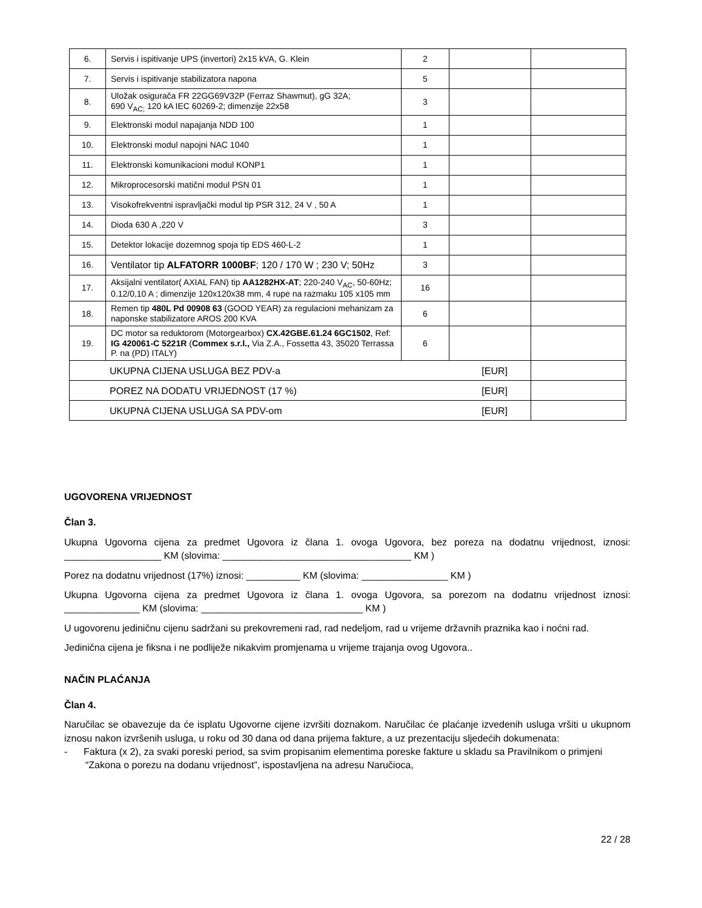| 6. | Servis i ispitivanje UPS (invertori) 2x15 kVA, G. Klein | 2 | | |
| 7. | Servis i ispitivanje stabilizatora napona | 5 | | |
| 8. | Uložak osigurača FR 22GG69V32P (Ferraz Shawmut), gG 32A; 690 V<sub>AC;</sub> 120 kA IEC 60269-2; dimenzije 22x58 | 3 | | |
| 9. | Elektronski modul napajanja NDD 100 | 1 | | |
| 10. | Elektronski modul napojni NAC 1040 | 1 | | |
| 11. | Elektronski komunikacioni modul KONP1 | 1 | | |
| 12. | Mikroprocesorski matični modul PSN 01 | 1 | | |
| 13. | Visokofrekventni ispravljački modul tip PSR 312, 24 V , 50 A | 1 | | |
| 14. | Dioda 630 A ,220 V | 3 | | |
| 15. | Detektor lokacije dozemnog spoja tip EDS 460-L-2 | 1 | | |
| 16. | Ventilator tip ALFATORR 1000BF ; 120 / 170 W ; 230 V; 50Hz | 3 | | |
| 17. | Aksijalni ventilator( AXIAL FAN) tip AA1282HX-AT ; 220-240 V<sub>AC</sub>, 50-60Hz; 0.12/0,10 A ; dimenzije 120x120x38 mm, 4 rupe na razmaku 105 x105 mm | 16 | | |
| 18. | Remen tip 480L Pd 00908 63 (GOOD YEAR) za regulacioni mehanizam za naponske stabilizatore AROS 200 KVA | 6 | | |
| 19. | DC motor sa reduktorom (Motorgearbox) CX.42GBE.61.24 6GC1502 , Ref: IG 420061-C 5221R ( Commex s.r.l., Via Z.A., Fossetta 43, 35020 Terrassa P. na (PD) ITALY) | 6 | | |
| UKUPNA CIJENA USLUGA BEZ PDV-a [EUR] | | | | |
| POREZ NA DODATU VRIJEDNOST (17 %) [EUR] | | | | |
| UKUPNA CIJENA USLUGA SA PDV-om [EUR] | | | | |
UGOVORENA VRIJEDNOST
Član 3.
Ukupna Ugovorna cijena za predmet Ugovora iz člana 1. ovoga Ugovora, bez poreza na dodatnu vrijednost, iznosi: __________________ KM (slovima: ___________________________________ KM )
Porez na dodatnu vrijednost (17%) iznosi: __________ KM (slovima: ________________ KM )
Ukupna Ugovorna cijena za predmet Ugovora iz člana 1. ovoga Ugovora, sa porezom na dodatnu vrijednost iznosi: ______________ KM (slovima: ______________________________ KM )
U ugovorenu jediničnu cijenu sadržani su prekovremeni rad, rad nedeljom, rad u vrijeme državnih praznika kao i noćni rad.
Jedinična cijena je fiksna i ne podliježe nikakvim promjenama u vrijeme trajanja ovog Ugovora..
NAČIN PLAĆANJA
Član 4.
Naručilac se obavezuje da će isplatu Ugovorne cijene izvršiti doznakom. Naručilac će plaćanje izvedenih usluga vršiti u ukupnom iznosu nakon izvršenih usluga, u roku od 30 dana od dana prijema fakture, a uz prezentaciju sljedećih dokumenata:
- Faktura (x 2), za svaki poreski period, sa svim propisanim elementima poreske fakture u skladu sa Pravilnikom o primjeni “Zakona o porezu na dodanu vrijednost”, ispostavljena na adresu Naručioca,
22 / 28